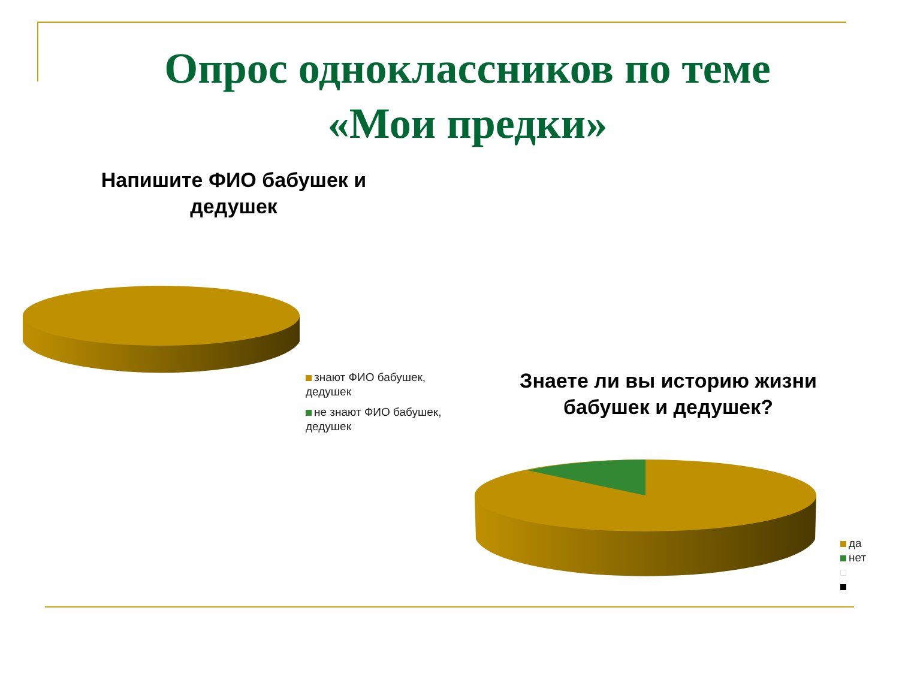Опрос одноклассников по теме «Мои предки»
Напишите ФИО бабушек и дедушек
знают ФИО бабушек, дедушек
не знают ФИО бабушек, дедушек
Знаете ли вы историю жизни бабушек и дедушек?
да
нет